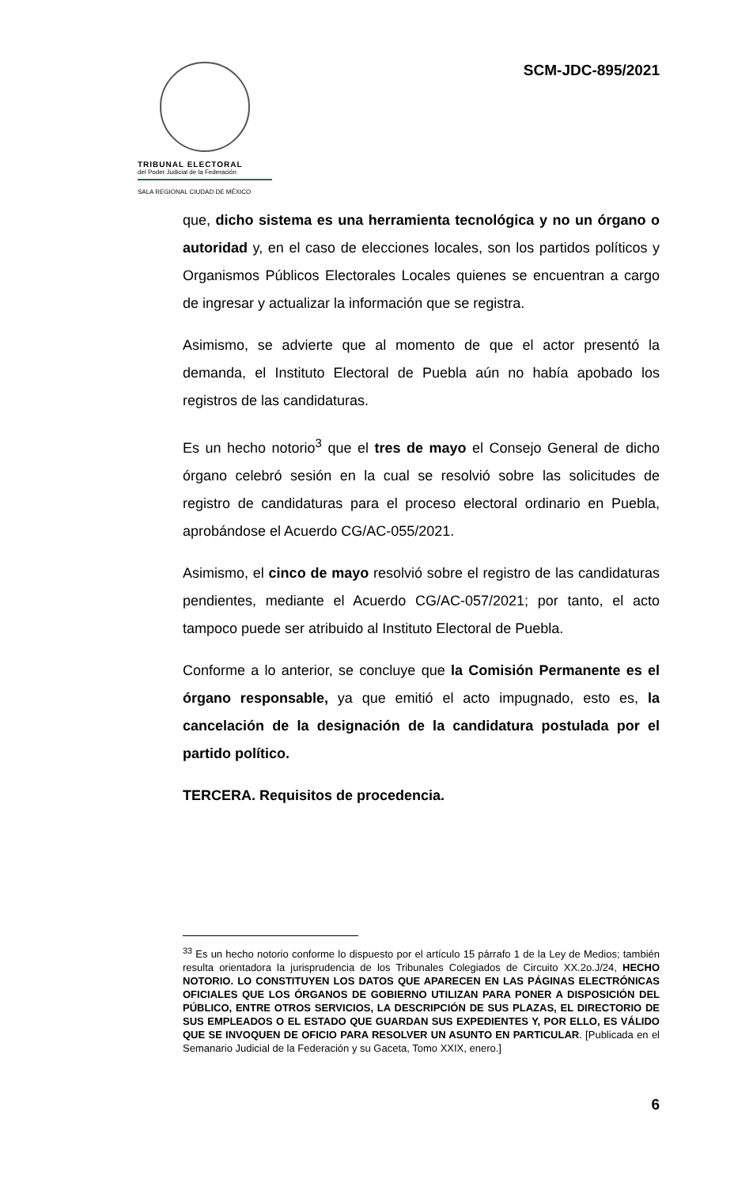TRIBUNAL ELECTORAL
del Poder Judicial de la Federación
SALA REGIONAL CIUDAD DE MÉXICO
SCM-JDC-895/2021
que, dicho sistema es una herramienta tecnológica y no un órgano o autoridad y, en el caso de elecciones locales, son los partidos políticos y Organismos Públicos Electorales Locales quienes se encuentran a cargo de ingresar y actualizar la información que se registra.
Asimismo, se advierte que al momento de que el actor presentó la demanda, el Instituto Electoral de Puebla aún no había apobado los registros de las candidaturas.
Es un hecho notorio<sup>3</sup> que el tres de mayo el Consejo General de dicho órgano celebró sesión en la cual se resolvió sobre las solicitudes de registro de candidaturas para el proceso electoral ordinario en Puebla, aprobándose el Acuerdo CG/AC-055/2021.
Asimismo, el cinco de mayo resolvió sobre el registro de las candidaturas pendientes, mediante el Acuerdo CG/AC-057/2021; por tanto, el acto tampoco puede ser atribuido al Instituto Electoral de Puebla.
Conforme a lo anterior, se concluye que la Comisión Permanente es el órgano responsable, ya que emitió el acto impugnado, esto es, la cancelación de la designación de la candidatura postulada por el partido político.
TERCERA. Requisitos de procedencia.
<sup>33</sup> Es un hecho notorio conforme lo dispuesto por el artículo 15 párrafo 1 de la Ley de Medios; también resulta orientadora la jurisprudencia de los Tribunales Colegiados de Circuito XX.2o.J/24, HECHO NOTORIO. LO CONSTITUYEN LOS DATOS QUE APARECEN EN LAS PÁGINAS ELECTRÓNICAS OFICIALES QUE LOS ÓRGANOS DE GOBIERNO UTILIZAN PARA PONER A DISPOSICIÓN DEL PÚBLICO, ENTRE OTROS SERVICIOS, LA DESCRIPCIÓN DE SUS PLAZAS, EL DIRECTORIO DE SUS EMPLEADOS O EL ESTADO QUE GUARDAN SUS EXPEDIENTES Y, POR ELLO, ES VÁLIDO QUE SE INVOQUEN DE OFICIO PARA RESOLVER UN ASUNTO EN PARTICULAR. [Publicada en el Semanario Judicial de la Federación y su Gaceta, Tomo XXIX, enero.]
6